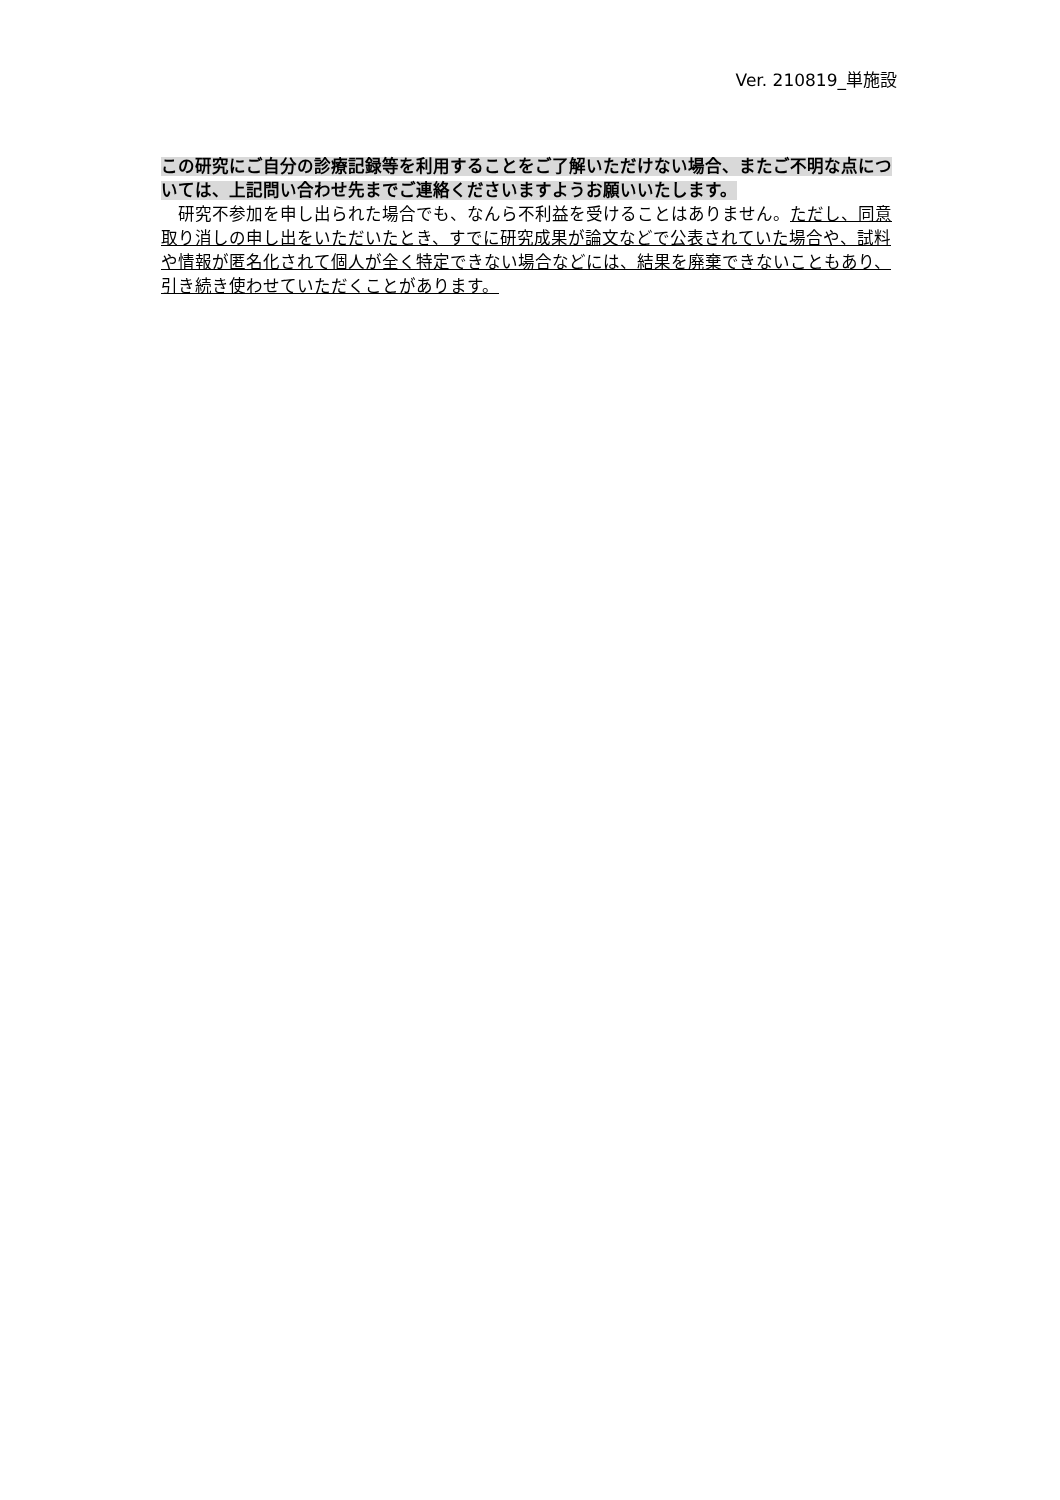Ver. 210819_単施設
この研究にご自分の診療記録等を利用することをご了解いただけない場合、またご不明な点については、上記問い合わせ先までご連絡くださいますようお願いいたします。
　研究不参加を申し出られた場合でも、なんら不利益を受けることはありません。ただし、同意取り消しの申し出をいただいたとき、すでに研究成果が論文などで公表されていた場合や、試料や情報が匿名化されて個人が全く特定できない場合などには、結果を廃棄できないこともあり、引き続き使わせていただくことがあります。